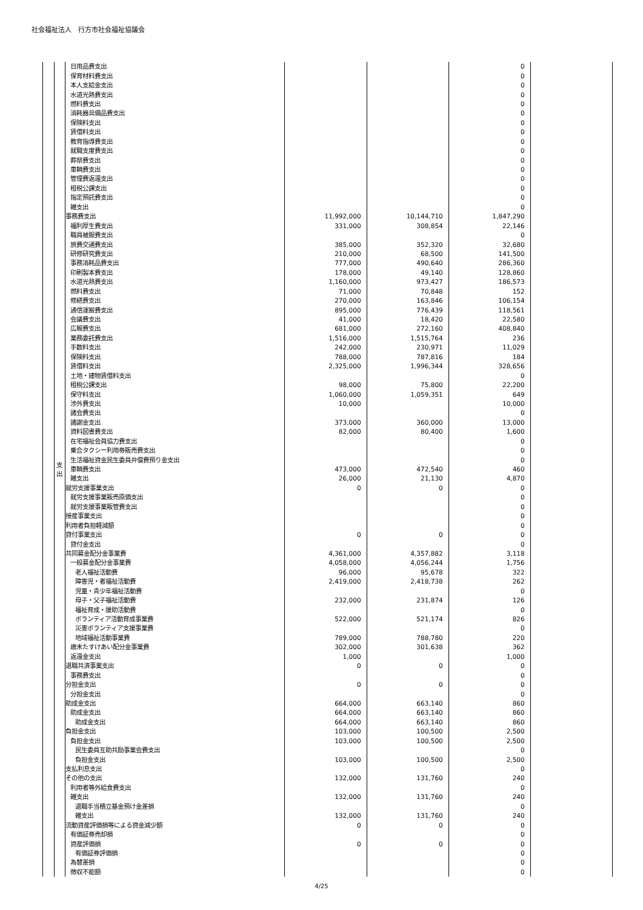社会福祉法人　行方市社会福祉協議会
| | 支 出 | 日用品費支出 | | | 0 | |
| | | 保育材料費支出 | | | 0 | |
| | | 本人支給金支出 | | | 0 | |
| | | 水道光熱費支出 | | | 0 | |
| | | 燃料費支出 | | | 0 | |
| | | 消耗器具備品費支出 | | | 0 | |
| | | 保険料支出 | | | 0 | |
| | | 賃借料支出 | | | 0 | |
| | | 教育指導費支出 | | | 0 | |
| | | 就職支度費支出 | | | 0 | |
| | | 葬祭費支出 | | | 0 | |
| | | 車輌費支出 | | | 0 | |
| | | 管理費返還支出 | | | 0 | |
| | | 租税公課支出 | | | 0 | |
| | | 指定預託費支出 | | | 0 | |
| | | 雑支出 | | | 0 | |
| | | 事務費支出 | 11,992,000 | 10,144,710 | 1,847,290 | |
| | | 福利厚生費支出 | 331,000 | 308,854 | 22,146 | |
| | | 職員被服費支出 | | | 0 | |
| | | 旅費交通費支出 | 385,000 | 352,320 | 32,680 | |
| | | 研修研究費支出 | 210,000 | 68,500 | 141,500 | |
| | | 事務消耗品費支出 | 777,000 | 490,640 | 286,360 | |
| | | 印刷製本費支出 | 178,000 | 49,140 | 128,860 | |
| | | 水道光熱費支出 | 1,160,000 | 973,427 | 186,573 | |
| | | 燃料費支出 | 71,000 | 70,848 | 152 | |
| | | 修繕費支出 | 270,000 | 163,846 | 106,154 | |
| | | 通信運搬費支出 | 895,000 | 776,439 | 118,561 | |
| | | 会議費支出 | 41,000 | 18,420 | 22,580 | |
| | | 広報費支出 | 681,000 | 272,160 | 408,840 | |
| | | 業務委託費支出 | 1,516,000 | 1,515,764 | 236 | |
| | | 手数料支出 | 242,000 | 230,971 | 11,029 | |
| | | 保険料支出 | 788,000 | 787,816 | 184 | |
| | | 賃借料支出 | 2,325,000 | 1,996,344 | 328,656 | |
| | | 土地・建物賃借料支出 | | | 0 | |
| | | 租税公課支出 | 98,000 | 75,800 | 22,200 | |
| | | 保守料支出 | 1,060,000 | 1,059,351 | 649 | |
| | | 渉外費支出 | 10,000 | | 10,000 | |
| | | 諸会費支出 | | | 0 | |
| | | 諸謝金支出 | 373,000 | 360,000 | 13,000 | |
| | | 資料図書費支出 | 82,000 | 80,400 | 1,600 | |
| | | 在宅福祉会員協力費支出 | | | 0 | |
| | | 乗合タクシー利用券販売費支出 | | | 0 | |
| | | 生活福祉資金民生委員弁償費預り金支出 | | | 0 | |
| | | 車輌費支出 | 473,000 | 472,540 | 460 | |
| | | 雑支出 | 26,000 | 21,130 | 4,870 | |
| | | 就労支援事業支出 | 0 | 0 | 0 | |
| | | 就労支援事業販売原価支出 | | | 0 | |
| | | 就労支援事業販管費支出 | | | 0 | |
| | | 授産事業支出 | | | 0 | |
| | | 利用者負担軽減額 | | | 0 | |
| | | 貸付事業支出 | 0 | 0 | 0 | |
| | | 貸付金支出 | | | 0 | |
| | | 共同募金配分金事業費 | 4,361,000 | 4,357,882 | 3,118 | |
| | | 一般募金配分金事業費 | 4,058,000 | 4,056,244 | 1,756 | |
| | | 老人福祉活動費 | 96,000 | 95,678 | 322 | |
| | | 障害児・者福祉活動費 | 2,419,000 | 2,418,738 | 262 | |
| | | 児童・青少年福祉活動費 | | | 0 | |
| | | 母子・父子福祉活動費 | 232,000 | 231,874 | 126 | |
| | | 福祉育成・援助活動費 | | | 0 | |
| | | ボランティア活動育成事業費 | 522,000 | 521,174 | 826 | |
| | | 災害ボランティア支援事業費 | | | 0 | |
| | | 地域福祉活動事業費 | 789,000 | 788,780 | 220 | |
| | | 歳末たすけあい配分金事業費 | 302,000 | 301,638 | 362 | |
| | | 返還金支出 | 1,000 | | 1,000 | |
| | | 退職共済事業支出 | 0 | 0 | 0 | |
| | | 事務費支出 | | | 0 | |
| | | 分担金支出 | 0 | 0 | 0 | |
| | | 分担金支出 | | | 0 | |
| | | 助成金支出 | 664,000 | 663,140 | 860 | |
| | | 助成金支出 | 664,000 | 663,140 | 860 | |
| | | 助成金支出 | 664,000 | 663,140 | 860 | |
| | | 負担金支出 | 103,000 | 100,500 | 2,500 | |
| | | 負担金支出 | 103,000 | 100,500 | 2,500 | |
| | | 民生委員互助共励事業会費支出 | | | 0 | |
| | | 負担金支出 | 103,000 | 100,500 | 2,500 | |
| | | 支払利息支出 | | | 0 | |
| | | その他の支出 | 132,000 | 131,760 | 240 | |
| | | 利用者等外給食費支出 | | | 0 | |
| | | 雑支出 | 132,000 | 131,760 | 240 | |
| | | 退職手当積立基金預け金差損 | | | 0 | |
| | | 雑支出 | 132,000 | 131,760 | 240 | |
| | | 流動資産評価損等による資金減少額 | 0 | 0 | 0 | |
| | | 有価証券売却損 | | | 0 | |
| | | 資産評価損 | 0 | 0 | 0 | |
| | | 有価証券評価損 | | | 0 | |
| | | 為替差損 | | | 0 | |
| | | 徴収不能額 | | | 0 | |
4/25